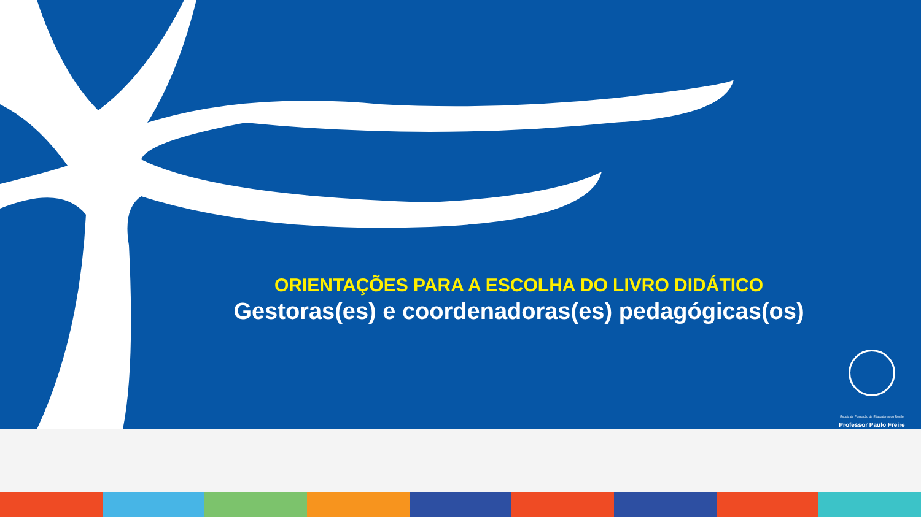ORIENTAÇÕES PARA A ESCOLHA DO LIVRO DIDÁTICO
Gestoras(es) e coordenadoras(es) pedagógicas(os)
Escola de Formação de Educadores do Recife
Professor Paulo Freire